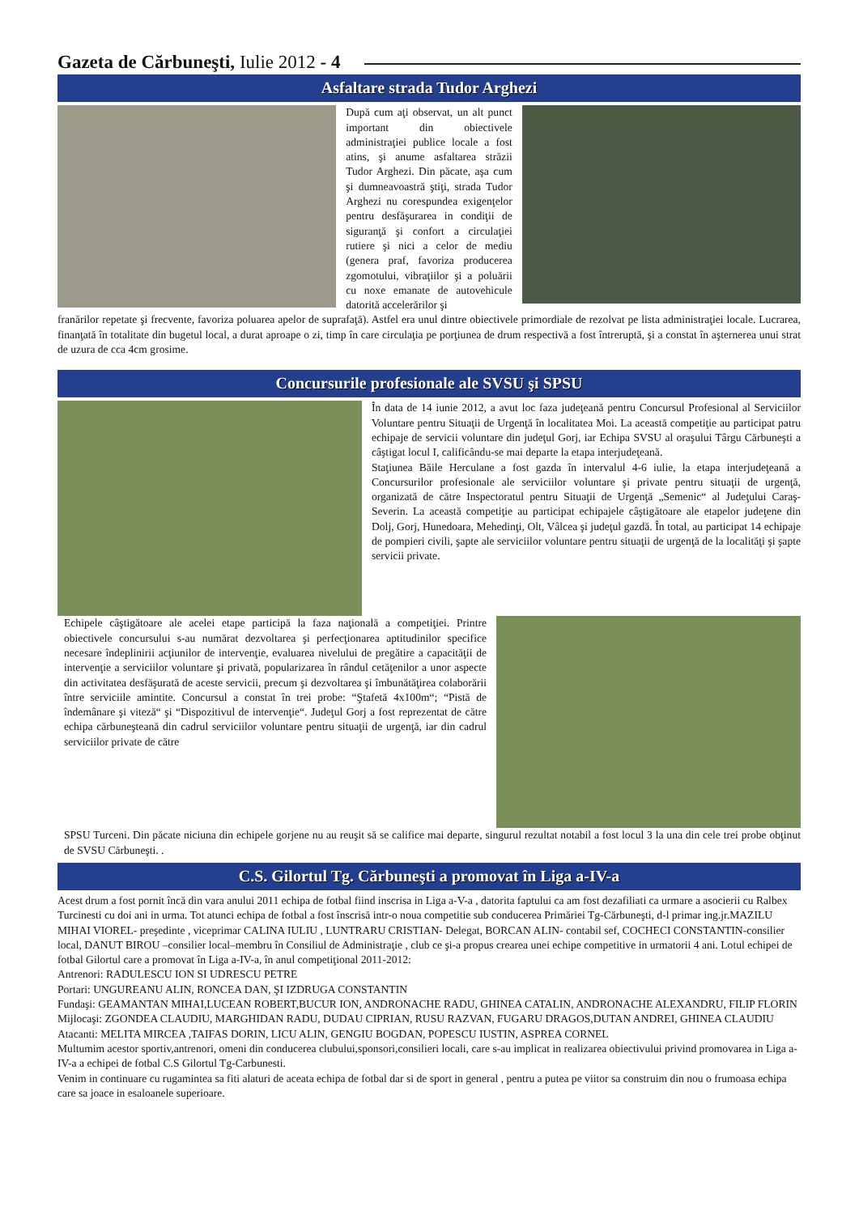Gazeta de Cărbuneşti, Iulie 2012 - 4
Asfaltare strada Tudor Arghezi
După cum aţi observat, un alt punct important din obiectivele administraţiei publice locale a fost atins, şi anume asfaltarea străzii Tudor Arghezi. Din păcate, aşa cum şi dumneavoastră ştiţi, strada Tudor Arghezi nu corespundea exigenţelor pentru desfăşurarea in condiţii de siguranţă şi confort a circulaţiei rutiere şi nici a celor de mediu (genera praf, favoriza producerea zgomotului, vibraţiilor şi a poluării cu noxe emanate de autovehicule datorită accelerărilor şi
franărilor repetate şi frecvente, favoriza poluarea apelor de suprafaţă). Astfel era unul dintre obiectivele primordiale de rezolvat pe lista administraţiei locale. Lucrarea, finanţată în totalitate din bugetul local, a durat aproape o zi, timp în care circulaţia pe porţiunea de drum respectivă a fost întreruptă, şi a constat în aşternerea unui strat de uzura de cca 4cm grosime.
Concursurile profesionale ale SVSU şi SPSU
În data de 14 iunie 2012, a avut loc faza judeţeană pentru Concursul Profesional al Serviciilor Voluntare pentru Situaţii de Urgenţă în localitatea Moi. La această competiţie au participat patru echipaje de servicii voluntare din judeţul Gorj, iar Echipa SVSU al oraşului Târgu Cărbuneşti a câştigat locul I, calificându-se mai departe la etapa interjudeţeană.
Staţiunea Băile Herculane a fost gazda în intervalul 4-6 iulie, la etapa interjudeţeană a Concursurilor profesionale ale serviciilor voluntare şi private pentru situaţii de urgenţă, organizată de către Inspectoratul pentru Situaţii de Urgenţă „Semenic“ al Judeţului Caraş-Severin. La această competiţie au participat echipajele câştigătoare ale etapelor judeţene din Dolj, Gorj, Hunedoara, Mehedinţi, Olt, Vâlcea şi judeţul gazdă. În total, au participat 14 echipaje de pompieri civili, şapte ale serviciilor voluntare pentru situaţii de urgenţă de la localităţi şi şapte servicii private.
Echipele câştigătoare ale acelei etape participă la faza naţională a competiţiei. Printre obiectivele concursului s-au numărat dezvoltarea şi perfecţionarea aptitudinilor specifice necesare îndeplinirii acţiunilor de intervenţie, evaluarea nivelului de pregătire a capacităţii de intervenţie a serviciilor voluntare şi privată, popularizarea în rândul cetăţenilor a unor aspecte din activitatea desfăşurată de aceste servicii, precum şi dezvoltarea şi îmbunătăţirea colaborării între serviciile amintite. Concursul a constat în trei probe: “Ştafetă 4x100m“; “Pistă de îndemânare şi viteză“ şi “Dispozitivul de intervenţie“. Judeţul Gorj a fost reprezentat de către echipa cărbuneşteană din cadrul serviciilor voluntare pentru situaţii de urgenţă, iar din cadrul serviciilor private de către
SPSU Turceni. Din păcate niciuna din echipele gorjene nu au reuşit să se califice mai departe, singurul rezultat notabil a fost locul 3 la una din cele trei probe obţinut de SVSU Cărbuneşti. .
C.S. Gilortul Tg. Cărbuneşti a promovat în Liga a-IV-a
Acest drum a fost pornit încă din vara anului 2011 echipa de fotbal fiind inscrisa in Liga a-V-a , datorita faptului ca am fost dezafiliati ca urmare a asocierii cu Ralbex Turcinesti cu doi ani in urma. Tot atunci echipa de fotbal a fost înscrisă intr-o noua competitie sub conducerea Primăriei Tg-Cărbuneşti, d-l primar ing.jr.MAZILU MIHAI VIOREL- preşedinte , viceprimar CALINA IULIU , LUNTRARU CRISTIAN- Delegat, BORCAN ALIN- contabil sef, COCHECI CONSTANTIN-consilier local, DANUT BIROU –consilier local–membru în Consiliul de Administraţie , club ce şi-a propus crearea unei echipe competitive in urmatorii 4 ani. Lotul echipei de fotbal Gilortul care a promovat în Liga a-IV-a, în anul competiţional 2011-2012:
Antrenori: RADULESCU ION SI UDRESCU PETRE
Portari: UNGUREANU ALIN, RONCEA DAN, ŞI IZDRUGA CONSTANTIN
Fundaşi: GEAMANTAN MIHAI,LUCEAN ROBERT,BUCUR ION, ANDRONACHE RADU, GHINEA CATALIN, ANDRONACHE ALEXANDRU, FILIP FLORIN
Mijlocaşi: ZGONDEA CLAUDIU, MARGHIDAN RADU, DUDAU CIPRIAN, RUSU RAZVAN, FUGARU DRAGOS,DUTAN ANDREI, GHINEA CLAUDIU
Atacanti: MELITA MIRCEA ,TAIFAS DORIN, LICU ALIN, GENGIU BOGDAN, POPESCU IUSTIN, ASPREA CORNEL
Multumim acestor sportiv,antrenori, omeni din conducerea clubului,sponsori,consilieri locali, care s-au implicat in realizarea obiectivului privind promovarea in Liga a-IV-a a echipei de fotbal C.S Gilortul Tg-Carbunesti.
Venim in continuare cu rugamintea sa fiti alaturi de aceata echipa de fotbal dar si de sport in general , pentru a putea pe viitor sa construim din nou o frumoasa echipa care sa joace in esaloanele superioare.